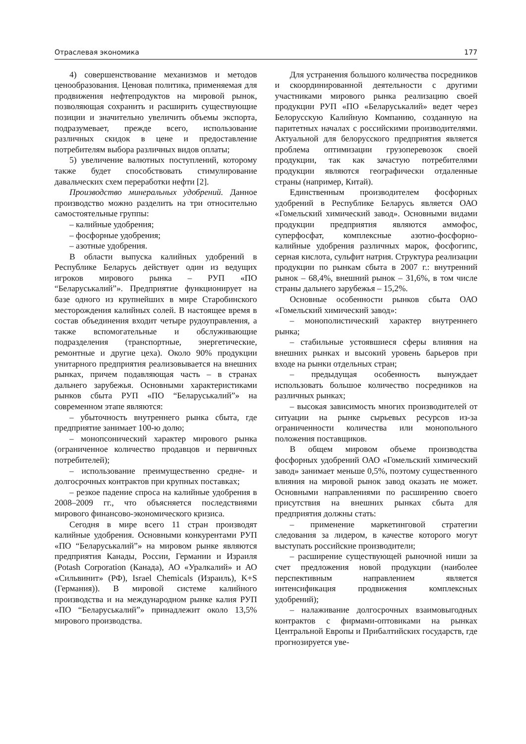Отраслевая экономика 177
4) совершенствование механизмов и методов ценообразования. Ценовая политика, применяемая для продвижения нефтепродуктов на мировой рынок, позволяющая сохранить и расширить существующие позиции и значительно увеличить объемы экспорта, подразумевает, прежде всего, использование различных скидок в цене и предоставление потребителям выбора различных видов оплаты;
5) увеличение валютных поступлений, которому также будет способствовать стимулирование давальческих схем переработки нефти [2].
Производство минеральных удобрений. Данное производство можно разделить на три относительно самостоятельные группы:
– калийные удобрения;
– фосфорные удобрения;
– азотные удобрения.
В области выпуска калийных удобрений в Республике Беларусь действует один из ведущих игроков мирового рынка – РУП «ПО “Беларуськалий”». Предприятие функционирует на базе одного из крупнейших в мире Старобинского месторождения калийных солей. В настоящее время в состав объединения входит четыре рудоуправления, а также вспомогательные и обслуживающие подразделения (транспортные, энергетические, ремонтные и другие цеха). Около 90% продукции унитарного предприятия реализовывается на внешних рынках, причем подавляющая часть – в странах дальнего зарубежья. Основными характеристиками рынков сбыта РУП «ПО “Беларуськалий”» на современном этапе являются:
– убыточность внутреннего рынка сбыта, где предприятие занимает 100-ю долю;
– монопсонический характер мирового рынка (ограниченное количество продавцов и первичных потребителей);
– использование преимущественно средне- и долгосрочных контрактов при крупных поставках;
– резкое падение спроса на калийные удобрения в 2008–2009 гг., что объясняется последствиями мирового финансово-экономического кризиса.
Сегодня в мире всего 11 стран производят калийные удобрения. Основными конкурентами РУП «ПО “Беларуськалий”» на мировом рынке являются предприятия Канады, России, Германии и Израиля (Potash Corporation (Канада), АО «Уралкалий» и АО «Сильвинит» (РФ), Israel Chemicals (Израиль), K+S (Германия)). В мировой системе калийного производства и на международном рынке калия РУП «ПО “Беларуськалий”» принадлежит около 13,5% мирового производства.
Для устранения большого количества посредников и скоординированной деятельности с другими участниками мирового рынка реализацию своей продукции РУП «ПО «Беларуськалий» ведет через Белорусскую Калийную Компанию, созданную на паритетных началах с российскими производителями. Актуальной для белорусского предприятия является проблема оптимизации грузоперевозок своей продукции, так как зачастую потребителями продукции являются географически отдаленные страны (например, Китай).
Единственным производителем фосфорных удобрений в Республике Беларусь является ОАО «Гомельский химический завод». Основными видами продукции предприятия являются аммофос, суперфосфат, комплексные азотно-фосфорно-калийные удобрения различных марок, фосфогипс, серная кислота, сульфит натрия. Структура реализации продукции по рынкам сбыта в 2007 г.: внутренний рынок – 68,4%, внешний рынок – 31,6%, в том числе страны дальнего зарубежья – 15,2%.
Основные особенности рынков сбыта ОАО «Гомельский химический завод»:
– монополистический характер внутреннего рынка;
– стабильные устоявшиеся сферы влияния на внешних рынках и высокий уровень барьеров при входе на рынки отдельных стран;
– предыдущая особенность вынуждает использовать большое количество посредников на различных рынках;
– высокая зависимость многих производителей от ситуации на рынке сырьевых ресурсов из-за ограниченности количества или монопольного положения поставщиков.
В общем мировом объеме производства фосфорных удобрений ОАО «Гомельский химический завод» занимает меньше 0,5%, поэтому существенного влияния на мировой рынок завод оказать не может. Основными направлениями по расширению своего присутствия на внешних рынках сбыта для предприятия должны стать:
– применение маркетинговой стратегии следования за лидером, в качестве которого могут выступать российские производители;
– расширение существующей рыночной ниши за счет предложения новой продукции (наиболее перспективным направлением является интенсификация продвижения комплексных удобрений);
– налаживание долгосрочных взаимовыгодных контрактов с фирмами-оптовиками на рынках Центральной Европы и Прибалтийских государств, где прогнозируется уве-